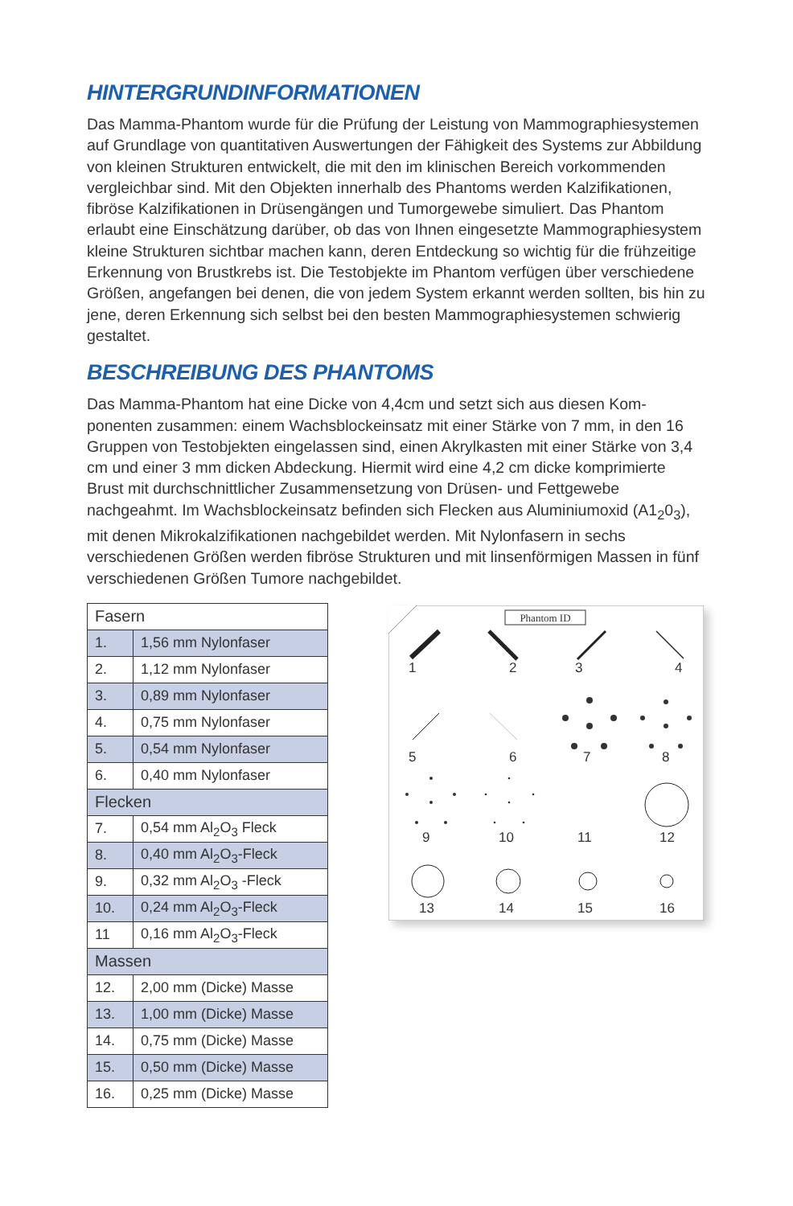HINTERGRUNDINFORMATIONEN
Das Mamma-Phantom wurde für die Prüfung der Leistung von Mammographiesys­temen auf Grundlage von quantitativen Auswertungen der Fähigkeit des Systems zur Abbildung von kleinen Strukturen entwickelt, die mit den im klinischen Bereich vorkommenden vergleichbar sind. Mit den Objekten innerhalb des Phantoms werden Kalzifikationen, fibröse Kalzifikationen in Drüsengängen und Tumorgewebe simuliert. Das Phantom erlaubt eine Einschätzung darüber, ob das von Ihnen eing­esetzte Mammographiesystem kleine Strukturen sichtbar machen kann, deren Ent­deckung so wichtig für die frühzeitige Erkennung von Brustkrebs ist. Die Testobjekte im Phantom verfügen über verschiedene Größen, angefangen bei denen, die von jedem System erkannt werden sollten, bis hin zu jene, deren Erkennung sich selbst bei den besten Mammographiesystemen schwierig gestaltet.
BESCHREIBUNG DES PHANTOMS
Das Mamma-Phantom hat eine Dicke von 4,4cm und setzt sich aus diesen Kom­ponenten zusammen: einem Wachsblockeinsatz mit einer Stärke von 7 mm, in den 16 Gruppen von Testobjekten eingelassen sind, einen Akrylkasten mit einer Stärke von 3,4 cm und einer 3 mm dicken Abdeckung. Hiermit wird eine 4,2 cm dicke komprimierte Brust mit durchschnittlicher Zusammensetzung von Drüsen- und Fett­gewebe nachgeahmt. Im Wachsblockeinsatz befinden sich Flecken aus Aluminiu­moxid (A1<sub>2</sub>0<sub>3</sub>), mit denen Mikrokalzifikationen nachgebildet werden. Mit Nylonfasern in sechs verschiedenen Größen werden fibröse Strukturen und mit linsenförmigen Massen in fünf verschiedenen Größen Tumore nachgebildet.
| Fasern | |
| --- | --- |
| 1. | 1,56 mm Nylonfaser |
| 2. | 1,12 mm Nylonfaser |
| 3. | 0,89 mm Nylonfaser |
| 4. | 0,75 mm Nylonfaser |
| 5. | 0,54 mm Nylonfaser |
| 6. | 0,40 mm Nylonfaser |
| Flecken | |
| 7. | 0,54 mm Al<sub>2</sub>O<sub>3</sub> Fleck |
| 8. | 0,40 mm Al<sub>2</sub>O<sub>3</sub>-Fleck |
| 9. | 0,32 mm Al<sub>2</sub>O<sub>3</sub> -Fleck |
| 10. | 0,24 mm Al<sub>2</sub>O<sub>3</sub>-Fleck |
| 11 | 0,16 mm Al<sub>2</sub>O<sub>3</sub>-Fleck |
| Massen | |
| 12. | 2,00 mm (Dicke) Masse |
| 13. | 1,00 mm (Dicke) Masse |
| 14. | 0,75 mm (Dicke) Masse |
| 15. | 0,50 mm (Dicke) Masse |
| 16. | 0,25 mm (Dicke) Masse |
Phantom ID
1
2
3
4
5
6
7
8
9
10
11
12
13
14
15
16